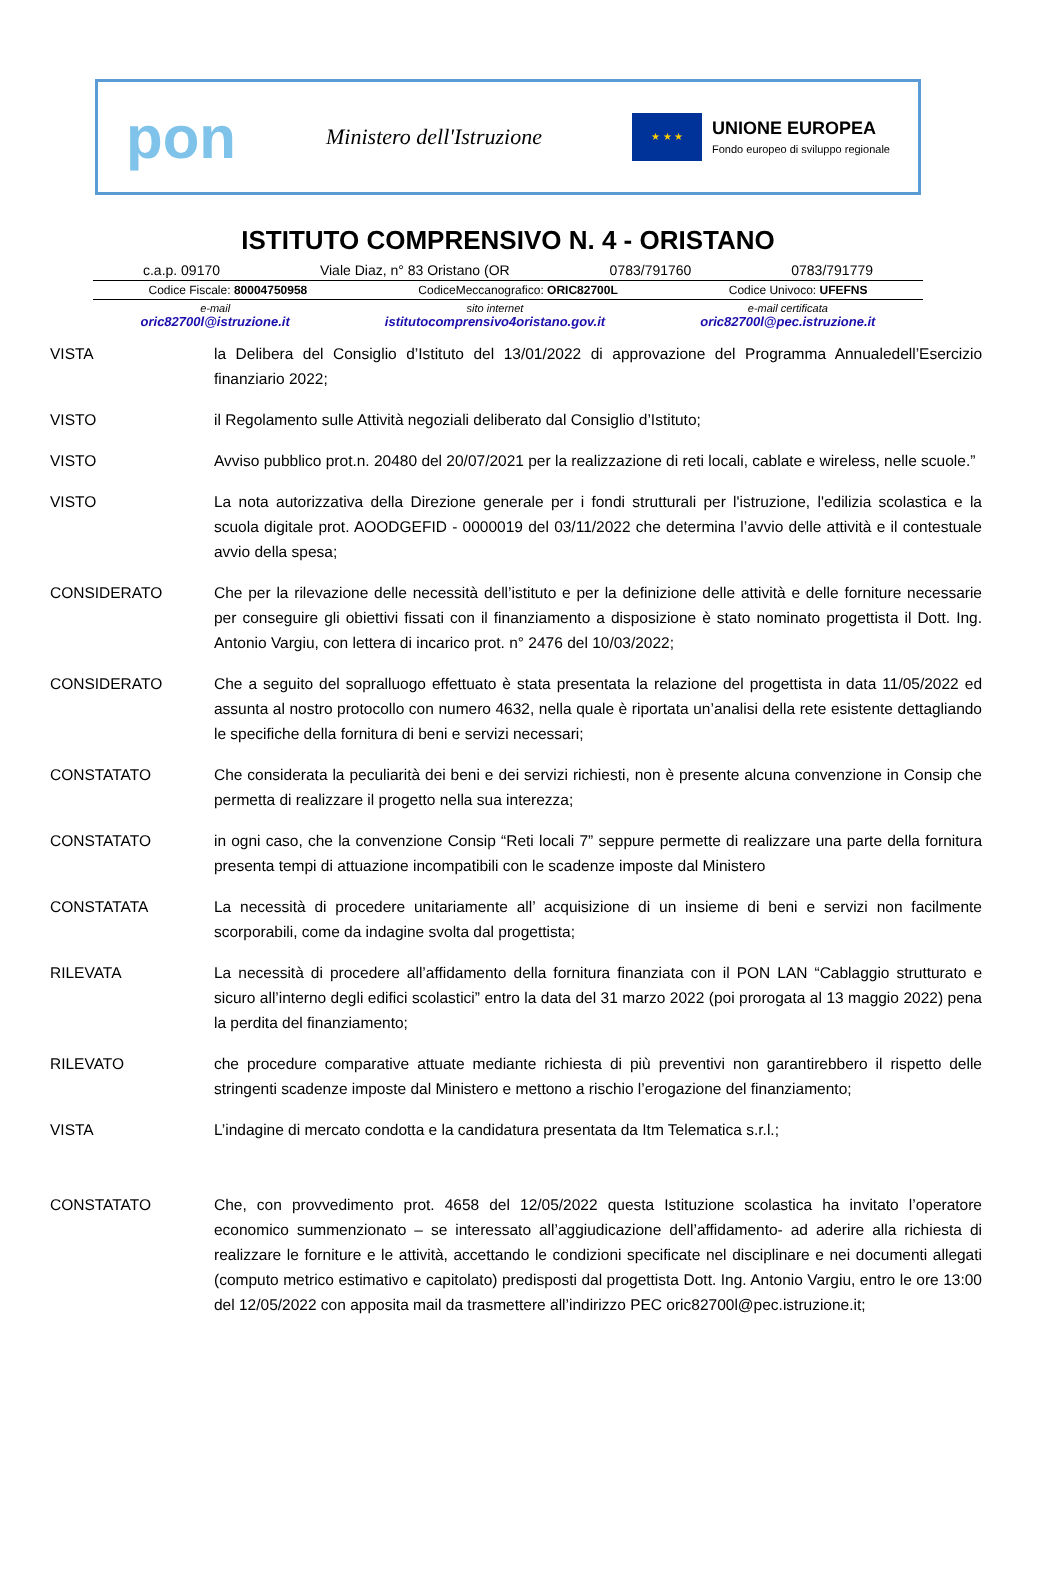pon
Ministero dell'Istruzione
★ ★ ★
UNIONE EUROPEA
Fondo europeo di sviluppo regionale
ISTITUTO COMPRENSIVO N. 4 - ORISTANO
c.a.p. 09170 Viale Diaz, n° 83 Oristano (OR 0783/791760 0783/791779
Codice Fiscale: 80004750958 CodiceMeccanografico: ORIC82700L Codice Univoco: UFEFNS
e-mail
oric82700l@istruzione.it
sito internet
istitutocomprensivo4oristano.gov.it
e-mail certificata
oric82700l@pec.istruzione.it
VISTA la Delibera del Consiglio d’Istituto del 13/01/2022 di approvazione del Programma Annualedell’Esercizio finanziario 2022;
VISTO il Regolamento sulle Attività negoziali deliberato dal Consiglio d’Istituto;
VISTO Avviso pubblico prot.n. 20480 del 20/07/2021 per la realizzazione di reti locali, cablate e wireless, nelle scuole.”
VISTO La nota autorizzativa della Direzione generale per i fondi strutturali per l'istruzione, l'edilizia scolastica e la scuola digitale prot. AOODGEFID - 0000019 del 03/11/2022 che determina l’avvio delle attività e il contestuale avvio della spesa;
CONSIDERATO Che per la rilevazione delle necessità dell’istituto e per la definizione delle attività e delle forniture necessarie per conseguire gli obiettivi fissati con il finanziamento a disposizione è stato nominato progettista il Dott. Ing. Antonio Vargiu, con lettera di incarico prot. n° 2476 del 10/03/2022;
CONSIDERATO Che a seguito del sopralluogo effettuato è stata presentata la relazione del progettista in data 11/05/2022 ed assunta al nostro protocollo con numero 4632, nella quale è riportata un’analisi della rete esistente dettagliando le specifiche della fornitura di beni e servizi necessari;
CONSTATATO Che considerata la peculiarità dei beni e dei servizi richiesti, non è presente alcuna convenzione in Consip che permetta di realizzare il progetto nella sua interezza;
CONSTATATO in ogni caso, che la convenzione Consip “Reti locali 7” seppure permette di realizzare una parte della fornitura presenta tempi di attuazione incompatibili con le scadenze imposte dal Ministero
CONSTATATA La necessità di procedere unitariamente all’ acquisizione di un insieme di beni e servizi non facilmente scorporabili, come da indagine svolta dal progettista;
RILEVATA La necessità di procedere all’affidamento della fornitura finanziata con il PON LAN “Cablaggio strutturato e sicuro all’interno degli edifici scolastici” entro la data del 31 marzo 2022 (poi prorogata al 13 maggio 2022) pena la perdita del finanziamento;
RILEVATO che procedure comparative attuate mediante richiesta di più preventivi non garantirebbero il rispetto delle stringenti scadenze imposte dal Ministero e mettono a rischio l’erogazione del finanziamento;
VISTA L’indagine di mercato condotta e la candidatura presentata da Itm Telematica s.r.l.;
CONSTATATO Che, con provvedimento prot. 4658 del 12/05/2022 questa Istituzione scolastica ha invitato l’operatore economico summenzionato – se interessato all’aggiudicazione dell’affidamento- ad aderire alla richiesta di realizzare le forniture e le attività, accettando le condizioni specificate nel disciplinare e nei documenti allegati (computo metrico estimativo e capitolato) predisposti dal progettista Dott. Ing. Antonio Vargiu, entro le ore 13:00 del 12/05/2022 con apposita mail da trasmettere all’indirizzo PEC oric82700l@pec.istruzione.it;